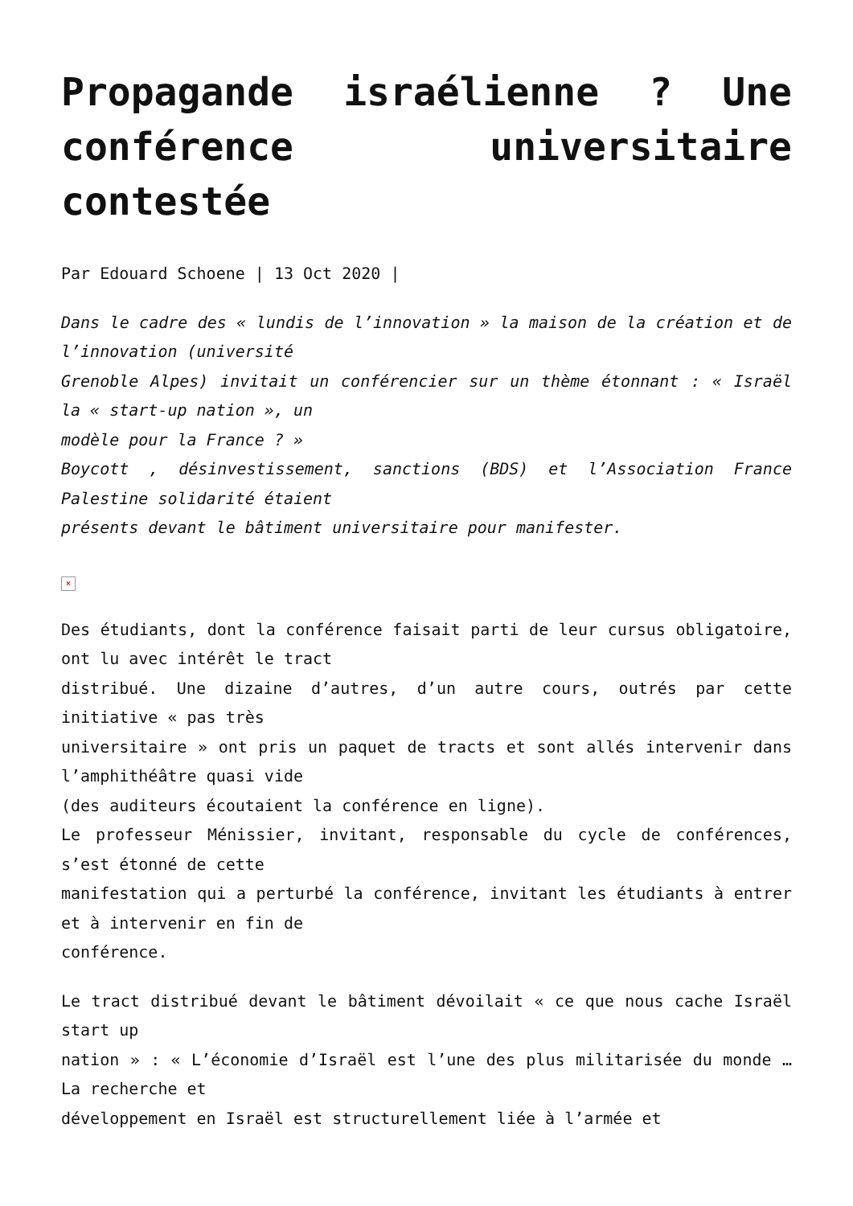Propagande israélienne ? Une conférence universitaire contestée
Par Edouard Schoene | 13 Oct 2020 |
Dans le cadre des « lundis de l’innovation » la maison de la création et de l’innovation (université
Grenoble Alpes) invitait un conférencier sur un thème étonnant : « Israël la « start-up nation », un
modèle pour la France ? »
Boycott , désinvestissement, sanctions (BDS) et l’Association France Palestine solidarité étaient
présents devant le bâtiment universitaire pour manifester.
×
Des étudiants, dont la conférence faisait parti de leur cursus obligatoire, ont lu avec intérêt le tract
distribué. Une dizaine d’autres, d’un autre cours, outrés par cette initiative « pas très
universitaire » ont pris un paquet de tracts et sont allés intervenir dans l’amphithéâtre quasi vide
(des auditeurs écoutaient la conférence en ligne).
Le professeur Ménissier, invitant, responsable du cycle de conférences, s’est étonné de cette
manifestation qui a perturbé la conférence, invitant les étudiants à entrer et à intervenir en fin de
conférence.
Le tract distribué devant le bâtiment dévoilait « ce que nous cache Israël start up
nation » : « L’économie d’Israël est l’une des plus militarisée du monde … La recherche et
développement en Israël est structurellement liée à l’armée et